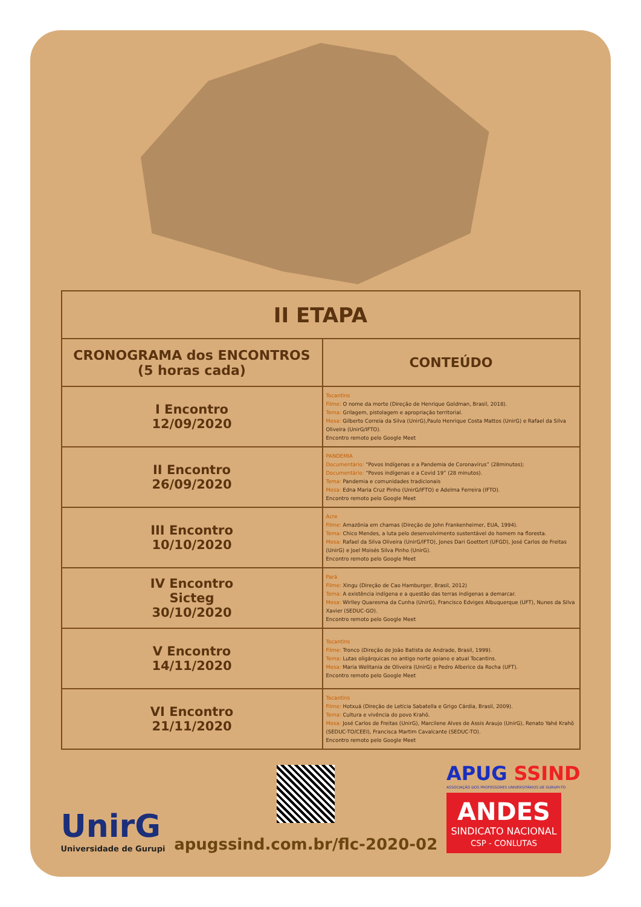| II ETAPA | |
| CRONOGRAMA dos ENCONTROS (5 horas cada) | CONTEÚDO |
| I Encontro 12/09/2020 | Tocantins Filme: O nome da morte (Direção de Henrique Goldman, Brasil, 2018). Tema: Grilagem, pistolagem e apropriação territorial. Mesa: Gilberto Correia da Silva (UnirG),Paulo Henrique Costa Mattos (UnirG) e Rafael da Silva Oliveira (UnirG/IFTO). Encontro remoto pelo Google Meet |
| II Encontro 26/09/2020 | PANDEMIA Documentário: “Povos Indígenas e a Pandemia de Coronavírus” (28minutos); Documentário: “Povos indígenas e a Covid 19” (28 minutos). Tema: Pandemia e comunidades tradicionais Mesa: Edna Maria Cruz Pinho (UnirG/IFTO) e Adelma Ferreira (IFTO). Encontro remoto pelo Google Meet |
| III Encontro 10/10/2020 | Acre Filme: Amazônia em chamas (Direção de John Frankenheimer, EUA, 1994). Tema: Chico Mendes, a luta pelo desenvolvimento sustentável do homem na floresta. Mesa: Rafael da Silva Oliveira (UnirG/IFTO), Jones Dari Goettert (UFGD), José Carlos de Freitas (UnirG) e Joel Moisés Silva Pinho (UnirG). Encontro remoto pelo Google Meet |
| IV Encontro Sicteg 30/10/2020 | Pará Filme: Xingu (Direção de Cao Hamburger, Brasil, 2012) Tema: A existência indígena e a questão das terras indígenas a demarcar. Mesa: Wirlley Quaresma da Cunha (UnirG), Francisco Edviges Albuquerque (UFT), Nunes da Silva Xavier (SEDUC-GO). Encontro remoto pelo Google Meet |
| V Encontro 14/11/2020 | Tocantins Filme: Tronco (Direção de João Batista de Andrade, Brasil, 1999). Tema: Lutas oligárquicas no antigo norte goiano e atual Tocantins. Mesa: Maria Welitania de Oliveira (UnirG) e Pedro Alberice da Rocha (UFT). Encontro remoto pelo Google Meet |
| VI Encontro 21/11/2020 | Tocantins Filme: Hotxuá (Direção de Letícia Sabatella e Grigo Cárdia, Brasil, 2009). Tema: Cultura e vivência do povo Krahõ. Mesa: José Carlos de Freitas (UnirG), Marcilene Alves de Assis Araujo (UnirG), Renato Yahé Krahõ (SEDUC-TO/CEEI), Francisca Martim Cavalcante (SEDUC-TO). Encontro remoto pelo Google Meet |
UnirG
Universidade de Gurupi
apugssind.com.br/flc-2020-02
APUG SSIND
ASSOCIAÇÃO DOS PROFESSORES UNIVERSITÁRIOS DE GURUPI-TO
ANDES
SINDICATO NACIONAL
CSP - CONLUTAS